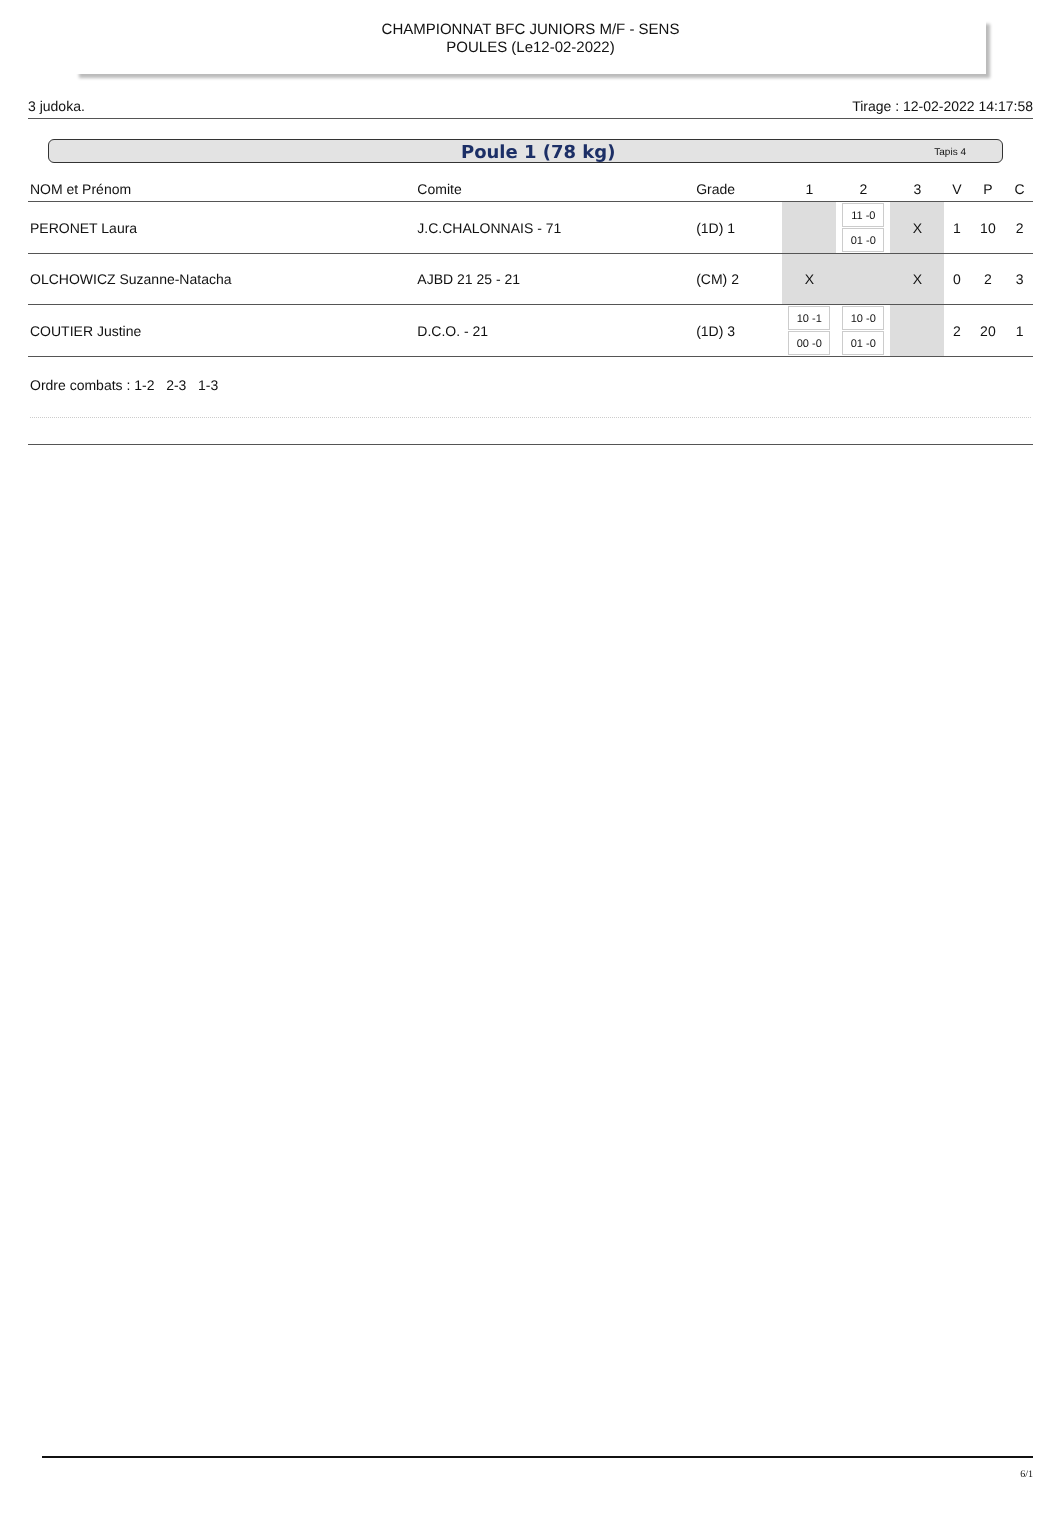CHAMPIONNAT BFC JUNIORS M/F - SENS
POULES (Le12-02-2022)
3 judoka. Tirage : 12-02-2022 14:17:58
Poule 1 (78 kg) Tapis 4
| NOM et Prénom | Comite | Grade | 1 | 2 | 3 | V | P | C |
| --- | --- | --- | --- | --- | --- | --- | --- | --- |
| PERONET Laura | J.C.CHALONNAIS - 71 | (1D) 1 | | 11 -0 01 -0 | X | 1 | 10 | 2 |
| OLCHOWICZ Suzanne-Natacha | AJBD 21 25 - 21 | (CM) 2 | X | | X | 0 | 2 | 3 |
| COUTIER Justine | D.C.O. - 21 | (1D) 3 | 10 -1 00 -0 | 10 -0 01 -0 | | 2 | 20 | 1 |
Ordre combats : 1-2 2-3 1-3
6/1